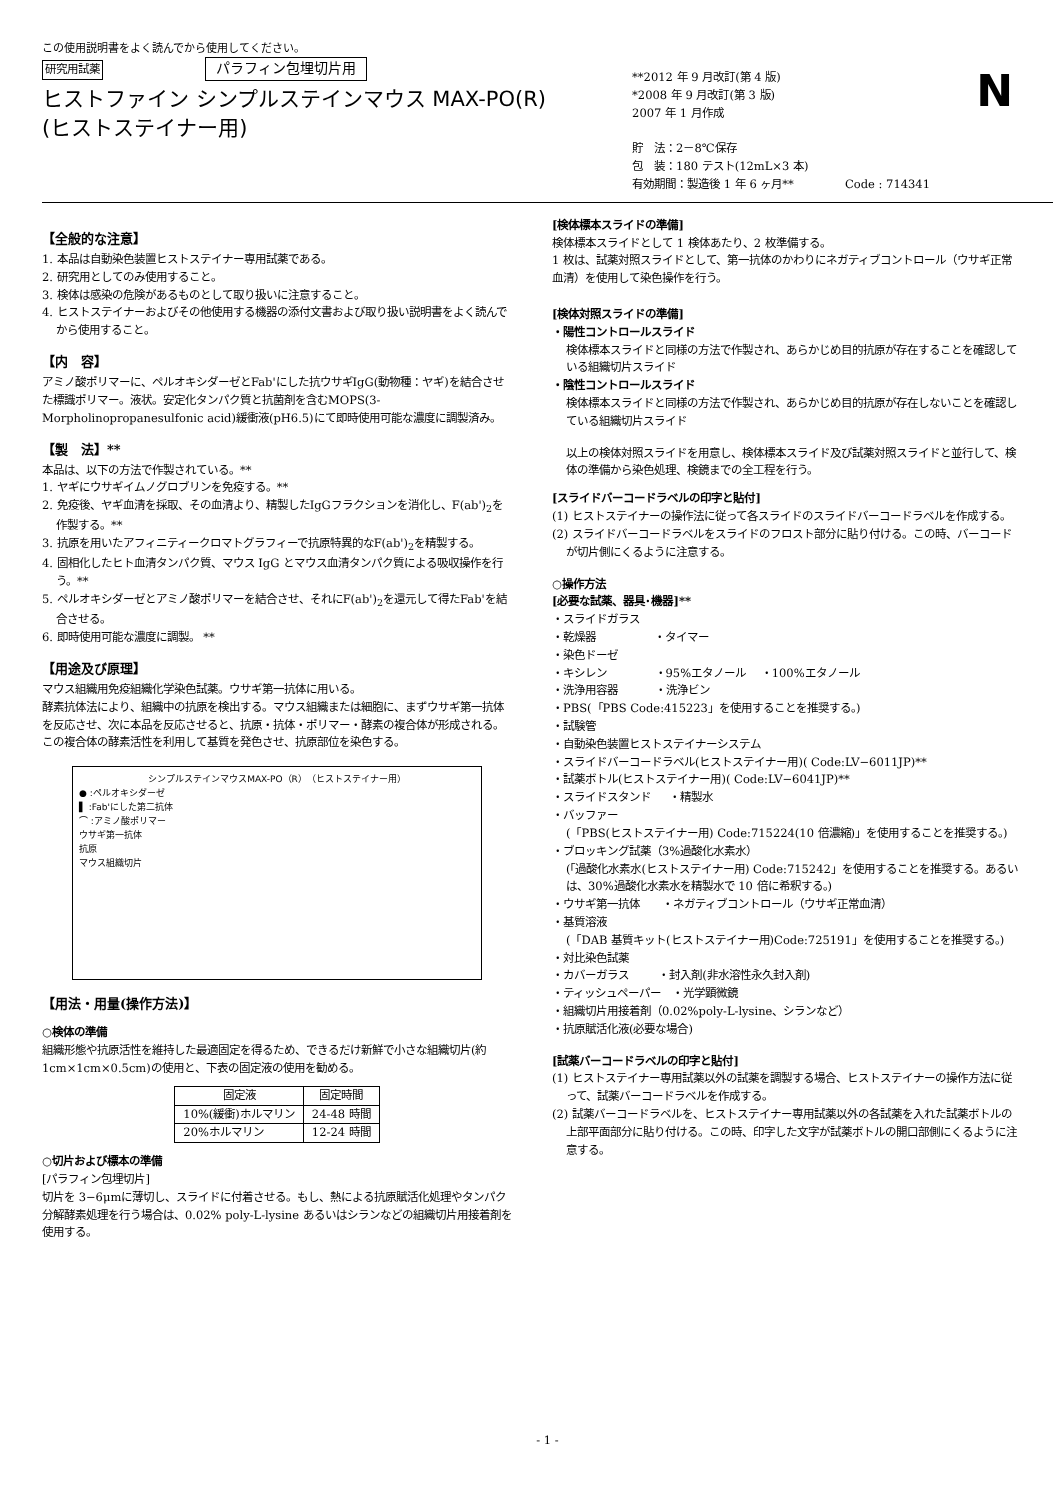この使用説明書をよく読んでから使用してください。
研究用試薬 パラフィン包埋切片用
ヒストファイン シンプルステインマウス MAX-PO(R)
(ヒストステイナー用)
**2012 年 9 月改訂(第 4 版)
*2008 年 9 月改訂(第 3 版)
2007 年 1 月作成
貯　法：2－8℃保存
包　装：180 テスト(12mL×3 本)
有効期間：製造後 1 年 6 ヶ月** Code : 714341
N
【全般的な注意】
1. 本品は自動染色装置ヒストステイナー専用試薬である。
2. 研究用としてのみ使用すること。
3. 検体は感染の危険があるものとして取り扱いに注意すること。
4. ヒストステイナーおよびその他使用する機器の添付文書および取り扱い説明書をよく読んでから使用すること。
【内　容】
アミノ酸ポリマーに、ペルオキシダーゼとFab'にした抗ウサギIgG(動物種：ヤギ)を結合させた標識ポリマー。液状。安定化タンパク質と抗菌剤を含むMOPS(3-Morpholinopropanesulfonic acid)緩衝液(pH6.5)にて即時使用可能な濃度に調製済み。
【製　法】**
本品は、以下の方法で作製されている。**
1. ヤギにウサギイムノグロブリンを免疫する。**
2. 免疫後、ヤギ血清を採取、その血清より、精製したIgGフラクションを消化し、F(ab')<sub>2</sub>を作製する。**
3. 抗原を用いたアフィニティークロマトグラフィーで抗原特異的なF(ab')<sub>2</sub>を精製する。
4. 固相化したヒト血清タンパク質、マウス IgG とマウス血清タンパク質による吸収操作を行う。**
5. ペルオキシダーゼとアミノ酸ポリマーを結合させ、それにF(ab')<sub>2</sub>を還元して得たFab'を結合させる。
6. 即時使用可能な濃度に調製。 **
【用途及び原理】
マウス組織用免疫組織化学染色試薬。ウサギ第一抗体に用いる。
酵素抗体法により、組織中の抗原を検出する。マウス組織または細胞に、まずウサギ第一抗体を反応させ、次に本品を反応させると、抗原・抗体・ポリマー・酵素の複合体が形成される。この複合体の酵素活性を利用して基質を発色させ、抗原部位を染色する。
シンプルステインマウスMAX-PO（R）（ヒストステイナー用）
● :ペルオキシダーゼ
▌ :Fab'にした第二抗体
⌒ :アミノ酸ポリマー
ウサギ第一抗体
抗原
マウス組織切片
【用法・用量(操作方法)】
○検体の準備
組織形態や抗原活性を維持した最適固定を得るため、できるだけ新鮮で小さな組織切片(約 1cm×1cm×0.5cm)の使用と、下表の固定液の使用を勧める。
| 固定液 | 固定時間 |
| --- | --- |
| 10%(緩衝)ホルマリン | 24-48 時間 |
| 20%ホルマリン | 12-24 時間 |
○切片および標本の準備
[パラフィン包埋切片]
切片を 3−6μmに薄切し、スライドに付着させる。もし、熱による抗原賦活化処理やタンパク分解酵素処理を行う場合は、0.02% poly-L-lysine あるいはシランなどの組織切片用接着剤を使用する。
[検体標本スライドの準備]
検体標本スライドとして 1 検体あたり、2 枚準備する。
1 枚は、試薬対照スライドとして、第一抗体のかわりにネガティブコントロール（ウサギ正常血清）を使用して染色操作を行う。
[検体対照スライドの準備]
・陽性コントロールスライド
検体標本スライドと同様の方法で作製され、あらかじめ目的抗原が存在することを確認している組織切片スライド
・陰性コントロールスライド
検体標本スライドと同様の方法で作製され、あらかじめ目的抗原が存在しないことを確認している組織切片スライド
以上の検体対照スライドを用意し、検体標本スライド及び試薬対照スライドと並行して、検体の準備から染色処理、検鏡までの全工程を行う。
[スライドバーコードラベルの印字と貼付]
(1) ヒストステイナーの操作法に従って各スライドのスライドバーコードラベルを作成する。
(2) スライドバーコードラベルをスライドのフロスト部分に貼り付ける。この時、バーコードが切片側にくるように注意する。
○操作方法
[必要な試薬、器具･機器]**
・スライドガラス
・乾燥器 ・タイマー
・染色ドーゼ
・キシレン ・95%エタノール ・100%エタノール
・洗浄用容器 ・洗浄ビン
・PBS(「PBS Code:415223」を使用することを推奨する。)
・試験管
・自動染色装置ヒストステイナーシステム
・スライドバーコードラベル(ヒストステイナー用)( Code:LV−6011JP)**
・試薬ボトル(ヒストステイナー用)( Code:LV−6041JP)**
・スライドスタンド ・精製水
・バッファー
(「PBS(ヒストステイナー用) Code:715224(10 倍濃縮)」を使用することを推奨する。)
・ブロッキング試薬（3%過酸化水素水）
(「過酸化水素水(ヒストステイナー用) Code:715242」を使用することを推奨する。あるいは、30%過酸化水素水を精製水で 10 倍に希釈する。)
・ウサギ第一抗体 ・ネガティブコントロール（ウサギ正常血清）
・基質溶液
(「DAB 基質キット(ヒストステイナー用)Code:725191」を使用することを推奨する。)
・対比染色試薬
・カバーガラス ・封入剤(非水溶性永久封入剤)
・ティッシュペーパー ・光学顕微鏡
・組織切片用接着剤（0.02%poly-L-lysine、シランなど）
・抗原賦活化液(必要な場合)
[試薬バーコードラベルの印字と貼付]
(1) ヒストステイナー専用試薬以外の試薬を調製する場合、ヒストステイナーの操作方法に従って、試薬バーコードラベルを作成する。
(2) 試薬バーコードラベルを、ヒストステイナー専用試薬以外の各試薬を入れた試薬ボトルの上部平面部分に貼り付ける。この時、印字した文字が試薬ボトルの開口部側にくるように注意する。
- 1 -